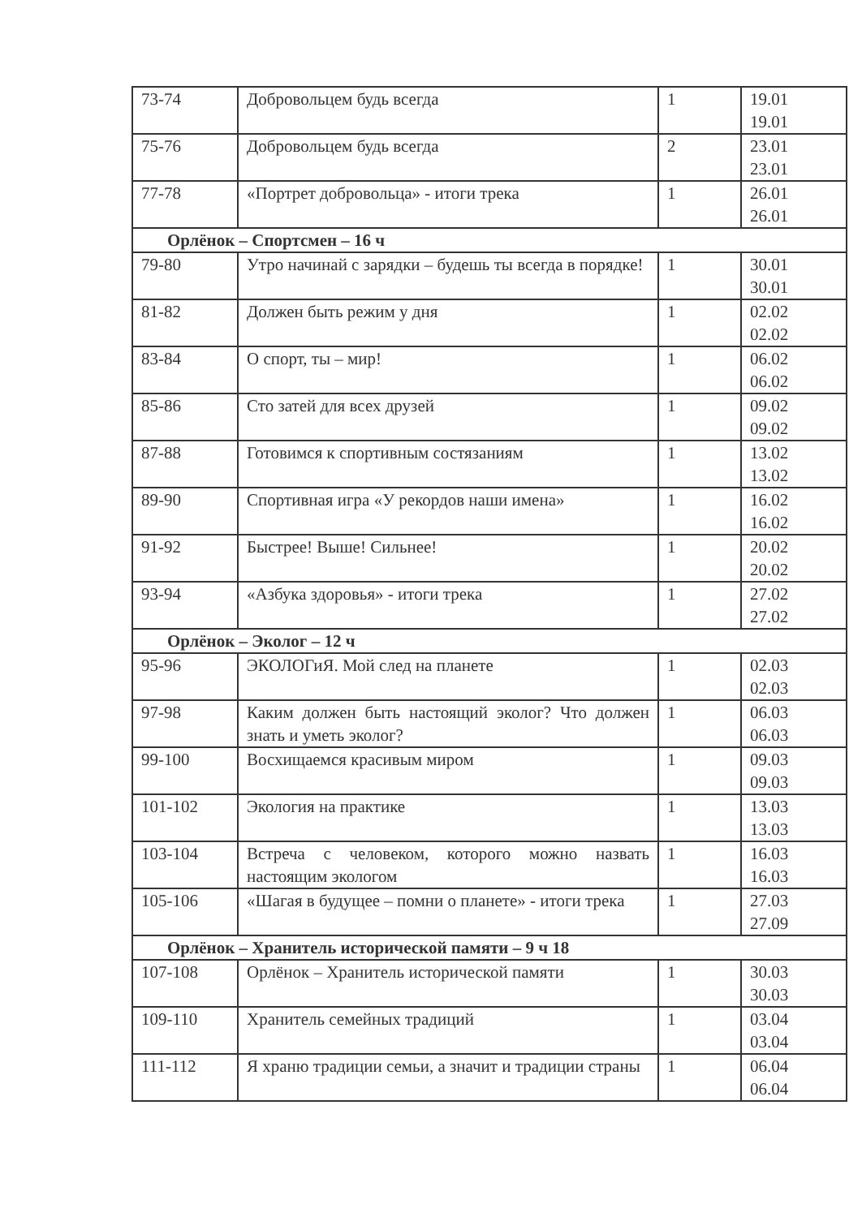| 73-74 | Добровольцем будь всегда | 1 | 19.01 19.01 |
| 75-76 | Добровольцем будь всегда | 2 | 23.01 23.01 |
| 77-78 | «Портрет добровольца» - итоги трека | 1 | 26.01 26.01 |
| Орлёнок – Спортсмен – 16 ч | | | |
| 79-80 | Утро начинай с зарядки – будешь ты всегда в порядке! | 1 | 30.01 30.01 |
| 81-82 | Должен быть режим у дня | 1 | 02.02 02.02 |
| 83-84 | О спорт, ты – мир! | 1 | 06.02 06.02 |
| 85-86 | Сто затей для всех друзей | 1 | 09.02 09.02 |
| 87-88 | Готовимся к спортивным состязаниям | 1 | 13.02 13.02 |
| 89-90 | Спортивная игра «У рекордов наши имена» | 1 | 16.02 16.02 |
| 91-92 | Быстрее! Выше! Сильнее! | 1 | 20.02 20.02 |
| 93-94 | «Азбука здоровья» - итоги трека | 1 | 27.02 27.02 |
| Орлёнок – Эколог – 12 ч | | | |
| 95-96 | ЭКОЛОГиЯ. Мой след на планете | 1 | 02.03 02.03 |
| 97-98 | Каким должен быть настоящий эколог? Что должен знать и уметь эколог? | 1 | 06.03 06.03 |
| 99-100 | Восхищаемся красивым миром | 1 | 09.03 09.03 |
| 101-102 | Экология на практике | 1 | 13.03 13.03 |
| 103-104 | Встреча с человеком, которого можно назвать настоящим экологом | 1 | 16.03 16.03 |
| 105-106 | «Шагая в будущее – помни о планете» - итоги трека | 1 | 27.03 27.09 |
| Орлёнок – Хранитель исторической памяти – 9 ч 18 | | | |
| 107-108 | Орлёнок – Хранитель исторической памяти | 1 | 30.03 30.03 |
| 109-110 | Хранитель семейных традиций | 1 | 03.04 03.04 |
| 111-112 | Я храню традиции семьи, а значит и традиции страны | 1 | 06.04 06.04 |